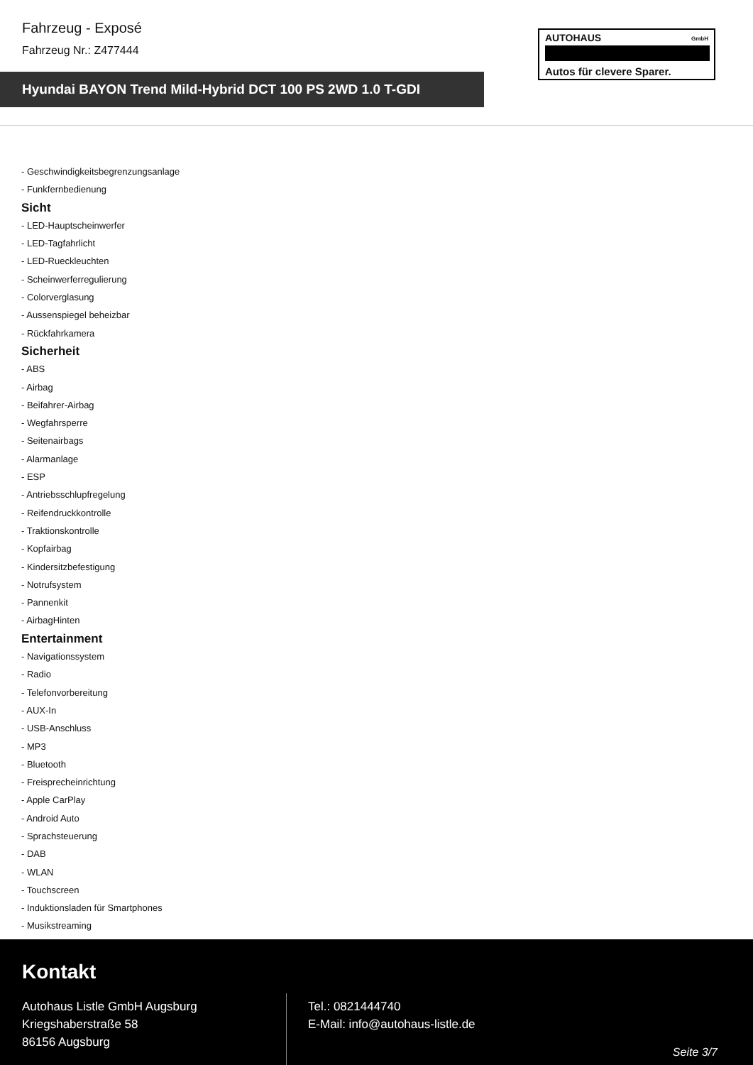Fahrzeug - Exposé
Fahrzeug Nr.: Z477444
Hyundai BAYON Trend Mild-Hybrid DCT 100 PS 2WD 1.0 T-GDI
AUTOHAUS GmbH
Autos für clevere Sparer.
- Geschwindigkeitsbegrenzungsanlage
- Funkfernbedienung
Sicht
- LED-Hauptscheinwerfer
- LED-Tagfahrlicht
- LED-Rueckleuchten
- Scheinwerferregulierung
- Colorverglasung
- Aussenspiegel beheizbar
- Rückfahrkamera
Sicherheit
- ABS
- Airbag
- Beifahrer-Airbag
- Wegfahrsperre
- Seitenairbags
- Alarmanlage
- ESP
- Antriebsschlupfregelung
- Reifendruckkontrolle
- Traktionskontrolle
- Kopfairbag
- Kindersitzbefestigung
- Notrufsystem
- Pannenkit
- AirbagHinten
Entertainment
- Navigationssystem
- Radio
- Telefonvorbereitung
- AUX-In
- USB-Anschluss
- MP3
- Bluetooth
- Freisprecheinrichtung
- Apple CarPlay
- Android Auto
- Sprachsteuerung
- DAB
- WLAN
- Touchscreen
- Induktionsladen für Smartphones
- Musikstreaming
Kontakt
Autohaus Listle GmbH Augsburg
Kriegshaberstraße 58
86156 Augsburg
Tel.: 0821444740
E-Mail: info@autohaus-listle.de
Seite 3/7